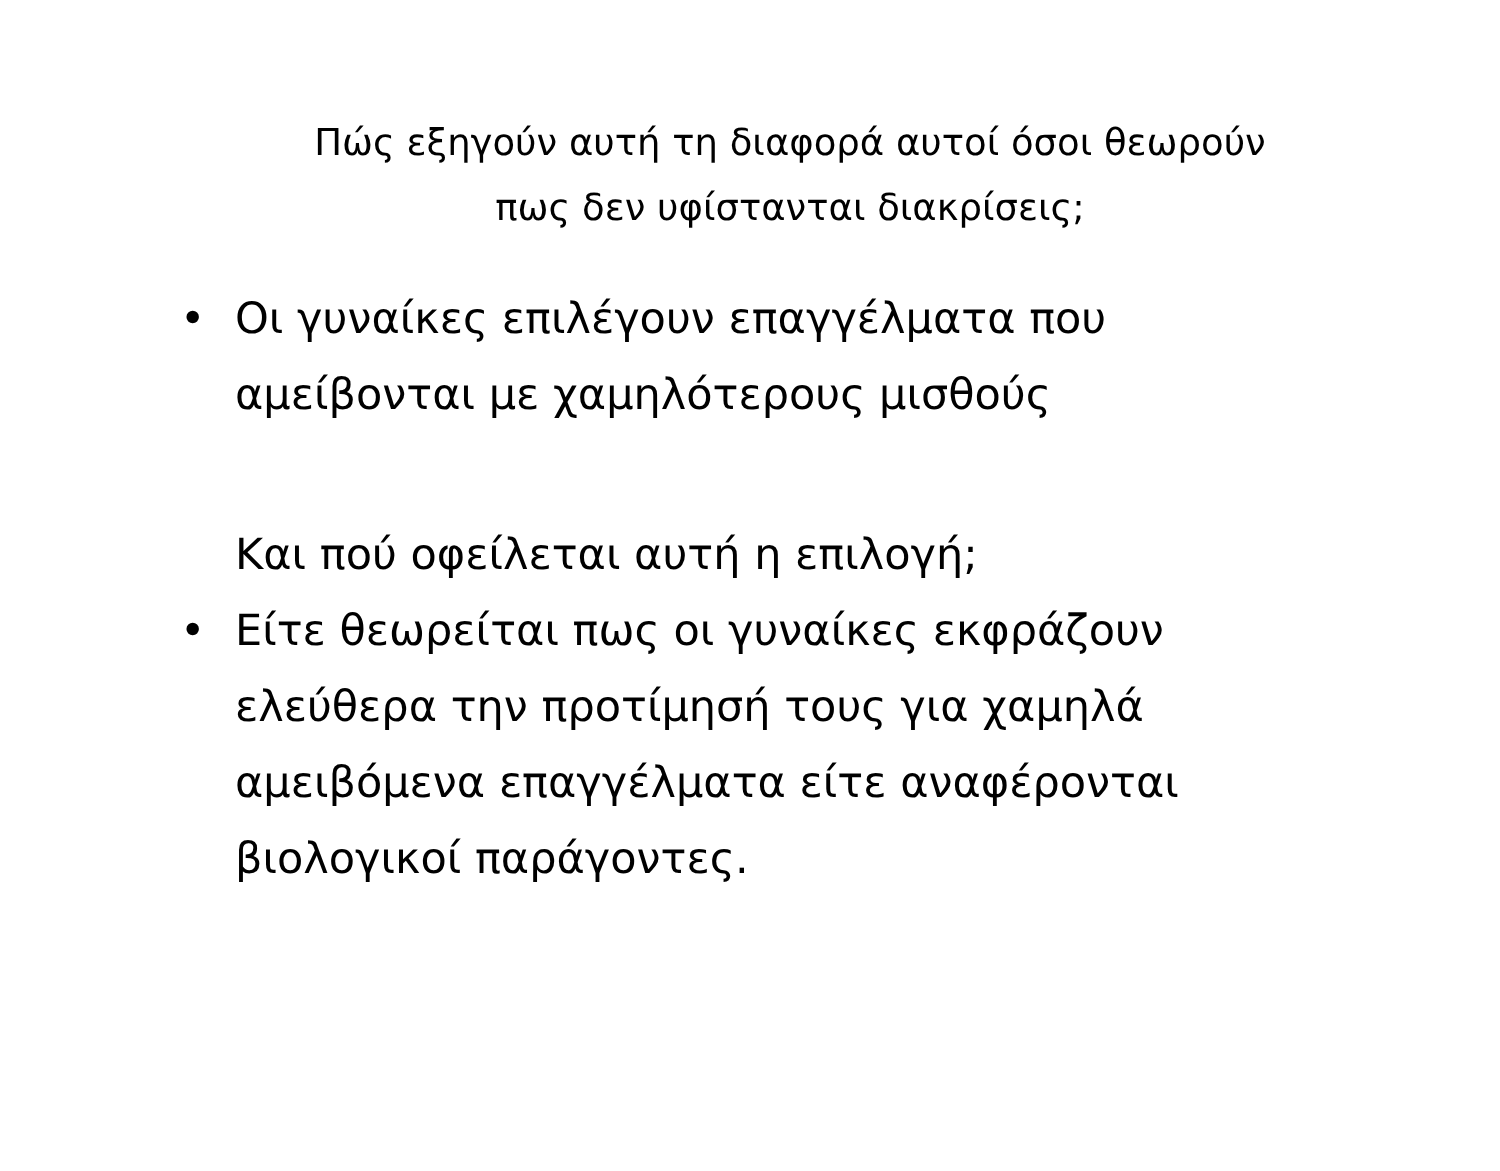Πώς εξηγούν αυτή τη διαφορά αυτοί όσοι θεωρούν
πως δεν υφίστανται διακρίσεις;
• Οι γυναίκες επιλέγουν επαγγέλματα που αμείβονται με χαμηλότερους μισθούς
Και πού οφείλεται αυτή η επιλογή;
• Είτε θεωρείται πως οι γυναίκες εκφράζουν ελεύθερα την προτίμησή τους για χαμηλά αμειβόμενα επαγγέλματα είτε αναφέρονται βιολογικοί παράγοντες.